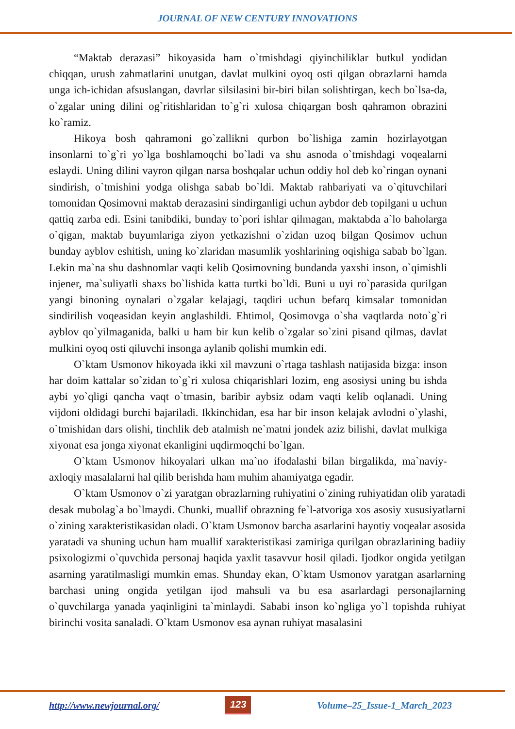JOURNAL OF NEW CENTURY INNOVATIONS
“Maktab derazasi” hikoyasida ham o`tmishdagi qiyinchiliklar butkul yodidan chiqqan, urush zahmatlarini unutgan, davlat mulkini oyoq osti qilgan obrazlarni hamda unga ich-ichidan afsuslangan, davrlar silsilasini bir-biri bilan solishtirgan, kech bo`lsa-da, o`zgalar uning dilini og`ritishlaridan to`g`ri xulosa chiqargan bosh qahramon obrazini ko`ramiz.
Hikoya bosh qahramoni go`zallikni qurbon bo`lishiga zamin hozirlayotgan insonlarni to`g`ri yo`lga boshlamoqchi bo`ladi va shu asnoda o`tmishdagi voqealarni eslaydi. Uning dilini vayron qilgan narsa boshqalar uchun oddiy hol deb ko`ringan oynani sindirish, o`tmishini yodga olishga sabab bo`ldi. Maktab rahbariyati va o`qituvchilari tomonidan Qosimovni maktab derazasini sindirganligi uchun aybdor deb topilgani u uchun qattiq zarba edi. Esini tanibdiki, bunday to`pori ishlar qilmagan, maktabda a`lo baholarga o`qigan, maktab buyumlariga ziyon yetkazishni o`zidan uzoq bilgan Qosimov uchun bunday ayblov eshitish, uning ko`zlaridan masumlik yoshlarining oqishiga sabab bo`lgan. Lekin ma`na shu dashnomlar vaqti kelib Qosimovning bundanda yaxshi inson, o`qimishli injener, ma`suliyatli shaxs bo`lishida katta turtki bo`ldi. Buni u uyi ro`parasida qurilgan yangi binoning oynalari o`zgalar kelajagi, taqdiri uchun befarq kimsalar tomonidan sindirilish voqeasidan keyin anglashildi. Ehtimol, Qosimovga o`sha vaqtlarda noto`g`ri ayblov qo`yilmaganida, balki u ham bir kun kelib o`zgalar so`zini pisand qilmas, davlat mulkini oyoq osti qiluvchi insonga aylanib qolishi mumkin edi.
O`ktam Usmonov hikoyada ikki xil mavzuni o`rtaga tashlash natijasida bizga: inson har doim kattalar so`zidan to`g`ri xulosa chiqarishlari lozim, eng asosiysi uning bu ishda aybi yo`qligi qancha vaqt o`tmasin, baribir aybsiz odam vaqti kelib oqlanadi. Uning vijdoni oldidagi burchi bajariladi. Ikkinchidan, esa har bir inson kelajak avlodni o`ylashi, o`tmishidan dars olishi, tinchlik deb atalmish ne`matni jondek aziz bilishi, davlat mulkiga xiyonat esa jonga xiyonat ekanligini uqdirmoqchi bo`lgan.
O`ktam Usmonov hikoyalari ulkan ma`no ifodalashi bilan birgalikda, ma`naviy-axloqiy masalalarni hal qilib berishda ham muhim ahamiyatga egadir.
O`ktam Usmonov o`zi yaratgan obrazlarning ruhiyatini o`zining ruhiyatidan olib yaratadi desak mubolag`a bo`lmaydi. Chunki, muallif obrazning fe`l-atvoriga xos asosiy xususiyatlarni o`zining xarakteristikasidan oladi. O`ktam Usmonov barcha asarlarini hayotiy voqealar asosida yaratadi va shuning uchun ham muallif xarakteristikasi zamiriga qurilgan obrazlarining badiiy psixologizmi o`quvchida personaj haqida yaxlit tasavvur hosil qiladi. Ijodkor ongida yetilgan asarning yaratilmasligi mumkin emas. Shunday ekan, O`ktam Usmonov yaratgan asarlarning barchasi uning ongida yetilgan ijod mahsuli va bu esa asarlardagi personajlarning o`quvchilarga yanada yaqinligini ta`minlaydi. Sababi inson ko`ngliga yo`l topishda ruhiyat birinchi vosita sanaladi. O`ktam Usmonov esa aynan ruhiyat masalasini
http://www.newjournal.org/ 123 Volume–25_Issue-1_March_2023